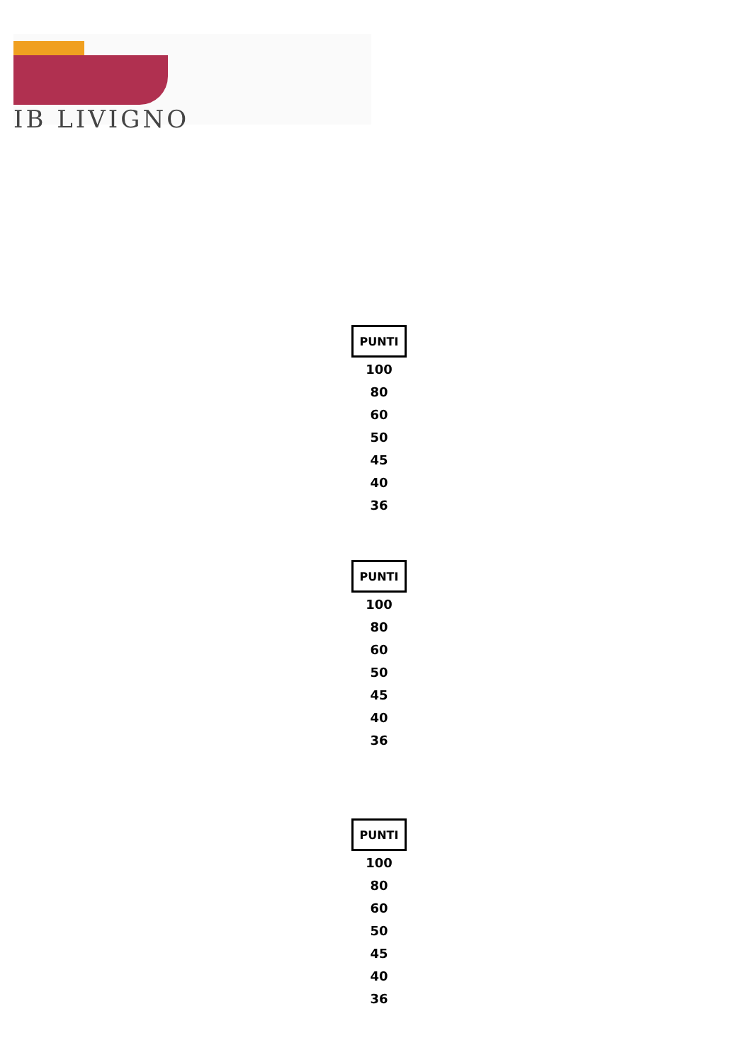IB LIVIGNO
| PUNTI |
| --- |
| 100 |
| 80 |
| 60 |
| 50 |
| 45 |
| 40 |
| 36 |
| PUNTI |
| --- |
| 100 |
| 80 |
| 60 |
| 50 |
| 45 |
| 40 |
| 36 |
| PUNTI |
| --- |
| 100 |
| 80 |
| 60 |
| 50 |
| 45 |
| 40 |
| 36 |